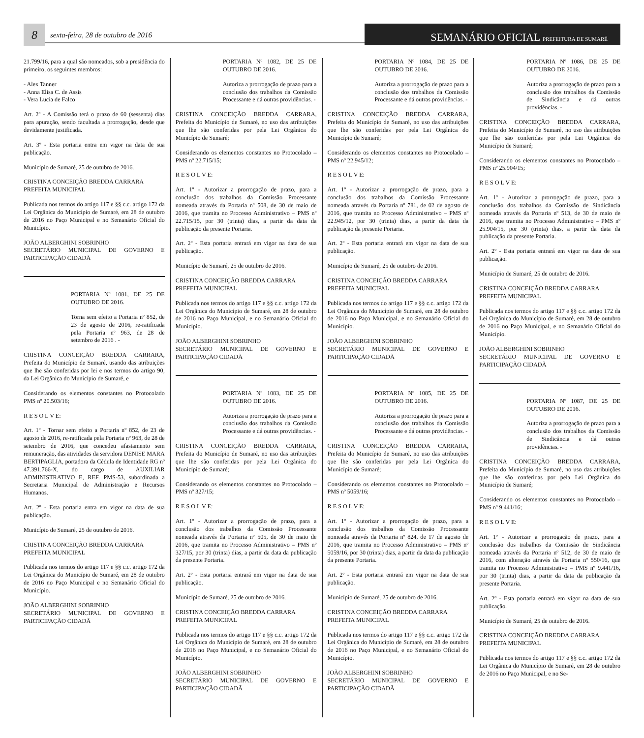8
sexta-feira, 28 de outubro de 2016
SEMANÁRIO OFICIAL PREFEITURA DE SUMARÉ
21.799/16, para a qual são nomeados, sob a presidência do primeiro, os seguintes membros:
- Alex Tanner
- Anna Elisa C. de Assis
- Vera Lucia de Falco
Art. 2º - A Comissão terá o prazo de 60 (sessenta) dias para apuração, sendo facultada a prorrogação, desde que devidamente justificada.
Art. 3º - Esta portaria entra em vigor na data de sua publicação.
Município de Sumaré, 25 de outubro de 2016.
CRISTINA CONCEIÇÃO BREDDA CARRARA
PREFEITA MUNICIPAL
Publicada nos termos do artigo 117 e §§ c.c. artigo 172 da Lei Orgânica do Município de Sumaré, em 28 de outubro de 2016 no Paço Municipal e no Semanário Oficial do Município.
JOÃO ALBERGHINI SOBRINHO
SECRETÁRIO MUNICIPAL DE GOVERNO E PARTICIPAÇÃO CIDADÃ
PORTARIA Nº 1081, DE 25 DE OUTUBRO DE 2016.
Torna sem efeito a Portaria nº 852, de 23 de agosto de 2016, re-ratificada pela Portaria nº 963, de 28 de setembro de 2016 . -
CRISTINA CONCEIÇÃO BREDDA CARRARA, Prefeita do Município de Sumaré, usando das atribuições que lhe são conferidas por lei e nos termos do artigo 90, da Lei Orgânica do Município de Sumaré, e
Considerando os elementos constantes no Protocolado PMS nº 20.503/16;
R E S O L V E:
Art. 1º - Tornar sem efeito a Portaria nº 852, de 23 de agosto de 2016, re-ratificada pela Portaria nº 963, de 28 de setembro de 2016, que concedeu afastamento sem remuneração, das atividades da servidora DENISE MARA BERTIPAGLIA, portadora da Cédula de Identidade RG nº 47.391.766-X, do cargo de AUXILIAR ADMINISTRATIVO E, REF. PMS-53, subordinada a Secretaria Municipal de Administração e Recursos Humanos.
Art. 2º - Esta portaria entra em vigor na data de sua publicação.
Município de Sumaré, 25 de outubro de 2016.
CRISTINA CONCEIÇÃO BREDDA CARRARA
PREFEITA MUNICIPAL
Publicada nos termos do artigo 117 e §§ c.c. artigo 172 da Lei Orgânica do Município de Sumaré, em 28 de outubro de 2016 no Paço Municipal e no Semanário Oficial do Município.
JOÃO ALBERGHINI SOBRINHO
SECRETÁRIO MUNICIPAL DE GOVERNO E PARTICIPAÇÃO CIDADÃ
PORTARIA Nº 1082, DE 25 DE OUTUBRO DE 2016.
Autoriza a prorrogação de prazo para a conclusão dos trabalhos da Comissão Processante e dá outras providências. -
CRISTINA CONCEIÇÃO BREDDA CARRARA, Prefeita do Município de Sumaré, no uso das atribuições que lhe são conferidas por pela Lei Orgânica do Município de Sumaré;
Considerando os elementos constantes no Protocolado – PMS nº 22.715/15;
R E S O L V E:
Art. 1º - Autorizar a prorrogação de prazo, para a conclusão dos trabalhos da Comissão Processante nomeada através da Portaria nº 508, de 30 de maio de 2016, que tramita no Processo Administrativo – PMS nº 22.715/15, por 30 (trinta) dias, a partir da data da publicação da presente Portaria.
Art. 2º - Esta portaria entrará em vigor na data de sua publicação.
Município de Sumaré, 25 de outubro de 2016.
CRISTINA CONCEIÇÃO BREDDA CARRARA
PREFEITA MUNICIPAL
Publicada nos termos do artigo 117 e §§ c.c. artigo 172 da Lei Orgânica do Município de Sumaré, em 28 de outubro de 2016 no Paço Municipal, e no Semanário Oficial do Município.
JOÃO ALBERGHINI SOBRINHO
SECRETÁRIO MUNICIPAL DE GOVERNO E PARTICIPAÇÃO CIDADÃ
PORTARIA Nº 1083, DE 25 DE OUTUBRO DE 2016.
Autoriza a prorrogação de prazo para a conclusão dos trabalhos da Comissão Processante e dá outras providências. -
CRISTINA CONCEIÇÃO BREDDA CARRARA, Prefeita do Município de Sumaré, no uso das atribuições que lhe são conferidas por pela Lei Orgânica do Município de Sumaré;
Considerando os elementos constantes no Protocolado – PMS nº 327/15;
R E S O L V E:
Art. 1º - Autorizar a prorrogação de prazo, para a conclusão dos trabalhos da Comissão Processante nomeada através da Portaria nº 505, de 30 de maio de 2016, que tramita no Processo Administrativo – PMS nº 327/15, por 30 (trinta) dias, a partir da data da publicação da presente Portaria.
Art. 2º - Esta portaria entrará em vigor na data de sua publicação.
Município de Sumaré, 25 de outubro de 2016.
CRISTINA CONCEIÇÃO BREDDA CARRARA
PREFEITA MUNICIPAL
Publicada nos termos do artigo 117 e §§ c.c. artigo 172 da Lei Orgânica do Município de Sumaré, em 28 de outubro de 2016 no Paço Municipal, e no Semanário Oficial do Município.
JOÃO ALBERGHINI SOBRINHO
SECRETÁRIO MUNICIPAL DE GOVERNO E PARTICIPAÇÃO CIDADÃ
PORTARIA Nº 1084, DE 25 DE OUTUBRO DE 2016.
Autoriza a prorrogação de prazo para a conclusão dos trabalhos da Comissão Processante e dá outras providências. -
CRISTINA CONCEIÇÃO BREDDA CARRARA, Prefeita do Município de Sumaré, no uso das atribuições que lhe são conferidas por pela Lei Orgânica do Município de Sumaré;
Considerando os elementos constantes no Protocolado – PMS nº 22.945/12;
R E S O L V E:
Art. 1º - Autorizar a prorrogação de prazo, para a conclusão dos trabalhos da Comissão Processante nomeada através da Portaria nº 781, de 02 de agosto de 2016, que tramita no Processo Administrativo – PMS nº 22.945/12, por 30 (trinta) dias, a partir da data da publicação da presente Portaria.
Art. 2º - Esta portaria entrará em vigor na data de sua publicação.
Município de Sumaré, 25 de outubro de 2016.
CRISTINA CONCEIÇÃO BREDDA CARRARA
PREFEITA MUNICIPAL
Publicada nos termos do artigo 117 e §§ c.c. artigo 172 da Lei Orgânica do Município de Sumaré, em 28 de outubro de 2016 no Paço Municipal, e no Semanário Oficial do Município.
JOÃO ALBERGHINI SOBRINHO
SECRETÁRIO MUNICIPAL DE GOVERNO E PARTICIPAÇÃO CIDADÃ
PORTARIA Nº 1085, DE 25 DE OUTUBRO DE 2016.
Autoriza a prorrogação de prazo para a conclusão dos trabalhos da Comissão Processante e dá outras providências. -
CRISTINA CONCEIÇÃO BREDDA CARRARA, Prefeita do Município de Sumaré, no uso das atribuições que lhe são conferidas por pela Lei Orgânica do Município de Sumaré;
Considerando os elementos constantes no Protocolado – PMS nº 5059/16;
R E S O L V E:
Art. 1º - Autorizar a prorrogação de prazo, para a conclusão dos trabalhos da Comissão Processante nomeada através da Portaria nº 824, de 17 de agosto de 2016, que tramita no Processo Administrativo – PMS nº 5059/16, por 30 (trinta) dias, a partir da data da publicação da presente Portaria.
Art. 2º - Esta portaria entrará em vigor na data de sua publicação.
Município de Sumaré, 25 de outubro de 2016.
CRISTINA CONCEIÇÃO BREDDA CARRARA
PREFEITA MUNICIPAL
Publicada nos termos do artigo 117 e §§ c.c. artigo 172 da Lei Orgânica do Município de Sumaré, em 28 de outubro de 2016 no Paço Municipal, e no Semanário Oficial do Município.
JOÃO ALBERGHINI SOBRINHO
SECRETÁRIO MUNICIPAL DE GOVERNO E PARTICIPAÇÃO CIDADÃ
PORTARIA Nº 1086, DE 25 DE OUTUBRO DE 2016.
Autoriza a prorrogação de prazo para a conclusão dos trabalhos da Comissão de Sindicância e dá outras providências. -
CRISTINA CONCEIÇÃO BREDDA CARRARA, Prefeita do Município de Sumaré, no uso das atribuições que lhe são conferidas por pela Lei Orgânica do Município de Sumaré;
Considerando os elementos constantes no Protocolado – PMS nº 25.904/15;
R E S O L V E:
Art. 1º - Autorizar a prorrogação de prazo, para a conclusão dos trabalhos da Comissão de Sindicância nomeada através da Portaria nº 513, de 30 de maio de 2016, que tramita no Processo Administrativo – PMS nº 25.904/15, por 30 (trinta) dias, a partir da data da publicação da presente Portaria.
Art. 2º - Esta portaria entrará em vigor na data de sua publicação.
Município de Sumaré, 25 de outubro de 2016.
CRISTINA CONCEIÇÃO BREDDA CARRARA
PREFEITA MUNICIPAL
Publicada nos termos do artigo 117 e §§ c.c. artigo 172 da Lei Orgânica do Município de Sumaré, em 28 de outubro de 2016 no Paço Municipal, e no Semanário Oficial do Município.
JOÃO ALBERGHINI SOBRINHO
SECRETÁRIO MUNICIPAL DE GOVERNO E PARTICIPAÇÃO CIDADÃ
PORTARIA Nº 1087, DE 25 DE OUTUBRO DE 2016.
Autoriza a prorrogação de prazo para a conclusão dos trabalhos da Comissão de Sindicância e dá outras providências. -
CRISTINA CONCEIÇÃO BREDDA CARRARA, Prefeita do Município de Sumaré, no uso das atribuições que lhe são conferidas por pela Lei Orgânica do Município de Sumaré;
Considerando os elementos constantes no Protocolado – PMS nº 9.441/16;
R E S O L V E:
Art. 1º - Autorizar a prorrogação de prazo, para a conclusão dos trabalhos da Comissão de Sindicância nomeada através da Portaria nº 512, de 30 de maio de 2016, com alteração através da Portaria nº 550/16, que tramita no Processo Administrativo – PMS nº 9.441/16, por 30 (trinta) dias, a partir da data da publicação da presente Portaria.
Art. 2º - Esta portaria entrará em vigor na data de sua publicação.
Município de Sumaré, 25 de outubro de 2016.
CRISTINA CONCEIÇÃO BREDDA CARRARA
PREFEITA MUNICIPAL
Publicada nos termos do artigo 117 e §§ c.c. artigo 172 da Lei Orgânica do Município de Sumaré, em 28 de outubro de 2016 no Paço Municipal, e no Se-